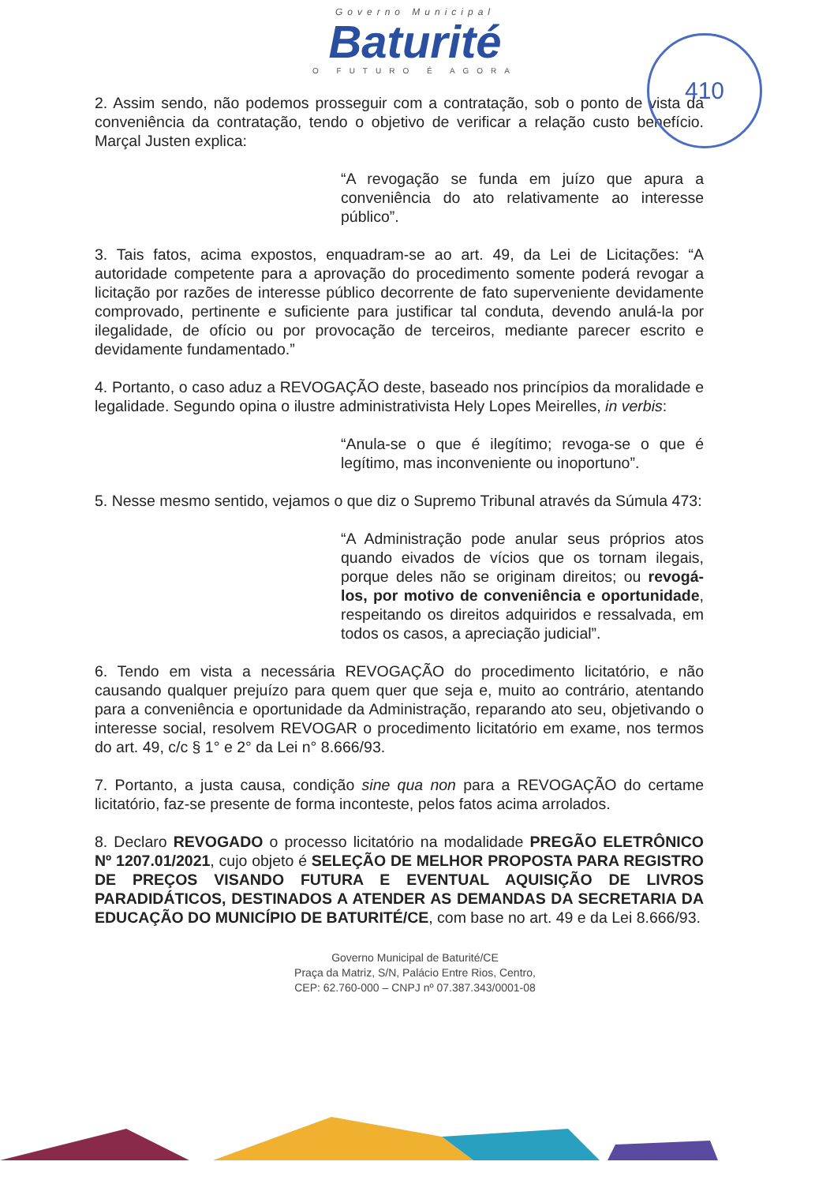Governo Municipal
Baturité
O FUTURO É AGORA
410
2. Assim sendo, não podemos prosseguir com a contratação, sob o ponto de vista da conveniência da contratação, tendo o objetivo de verificar a relação custo benefício. Marçal Justen explica:
“A revogação se funda em juízo que apura a conveniência do ato relativamente ao interesse público”.
3. Tais fatos, acima expostos, enquadram-se ao art. 49, da Lei de Licitações: “A autoridade competente para a aprovação do procedimento somente poderá revogar a licitação por razões de interesse público decorrente de fato superveniente devidamente comprovado, pertinente e suficiente para justificar tal conduta, devendo anulá-la por ilegalidade, de ofício ou por provocação de terceiros, mediante parecer escrito e devidamente fundamentado.”
4. Portanto, o caso aduz a REVOGAÇÃO deste, baseado nos princípios da moralidade e legalidade. Segundo opina o ilustre administrativista Hely Lopes Meirelles, in verbis:
“Anula-se o que é ilegítimo; revoga-se o que é legítimo, mas inconveniente ou inoportuno”.
5. Nesse mesmo sentido, vejamos o que diz o Supremo Tribunal através da Súmula 473:
“A Administração pode anular seus próprios atos quando eivados de vícios que os tornam ilegais, porque deles não se originam direitos; ou revogá-los, por motivo de conveniência e oportunidade, respeitando os direitos adquiridos e ressalvada, em todos os casos, a apreciação judicial”.
6. Tendo em vista a necessária REVOGAÇÃO do procedimento licitatório, e não causando qualquer prejuízo para quem quer que seja e, muito ao contrário, atentando para a conveniência e oportunidade da Administração, reparando ato seu, objetivando o interesse social, resolvem REVOGAR o procedimento licitatório em exame, nos termos do art. 49, c/c § 1° e 2° da Lei n° 8.666/93.
7. Portanto, a justa causa, condição sine qua non para a REVOGAÇÃO do certame licitatório, faz-se presente de forma inconteste, pelos fatos acima arrolados.
8. Declaro REVOGADO o processo licitatório na modalidade PREGÃO ELETRÔNICO Nº 1207.01/2021, cujo objeto é SELEÇÃO DE MELHOR PROPOSTA PARA REGISTRO DE PREÇOS VISANDO FUTURA E EVENTUAL AQUISIÇÃO DE LIVROS PARADIDÁTICOS, DESTINADOS A ATENDER AS DEMANDAS DA SECRETARIA DA EDUCAÇÃO DO MUNICÍPIO DE BATURITÉ/CE, com base no art. 49 e da Lei 8.666/93.
Governo Municipal de Baturité/CE
Praça da Matriz, S/N, Palácio Entre Rios, Centro,
CEP: 62.760-000 – CNPJ nº 07.387.343/0001-08